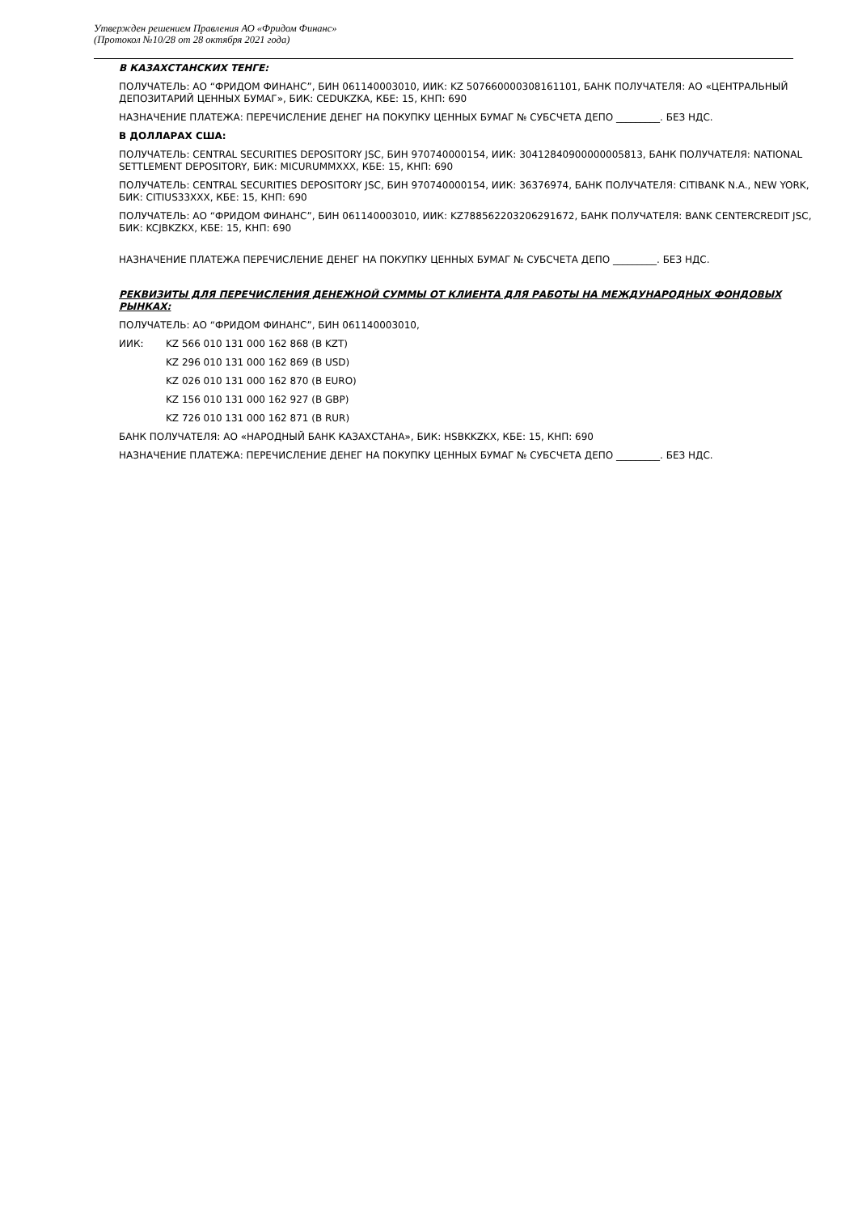Утвержден решением Правления АО «Фридом Финанс»
(Протокол №10/28 от 28 октября 2021 года)
В КАЗАХСТАНСКИХ ТЕНГЕ:
ПОЛУЧАТЕЛЬ: АО “ФРИДОМ ФИНАНС”, БИН 061140003010, ИИК: KZ 507660000308161101, БАНК ПОЛУЧАТЕЛЯ: АО «ЦЕНТРАЛЬНЫЙ ДЕПОЗИТАРИЙ ЦЕННЫХ БУМАГ», БИК: CEDUKZKA, КБЕ: 15, КНП: 690
НАЗНАЧЕНИЕ ПЛАТЕЖА: ПЕРЕЧИСЛЕНИЕ ДЕНЕГ НА ПОКУПКУ ЦЕННЫХ БУМАГ № СУБСЧЕТА ДЕПО _________. БЕЗ НДС.
В ДОЛЛАРАХ США:
ПОЛУЧАТЕЛЬ: CENTRAL SECURITIES DEPOSITORY JSC, БИН 970740000154, ИИК: 30412840900000005813, БАНК ПОЛУЧАТЕЛЯ: NATIONAL SETTLEMENT DEPOSITORY, БИК: MICURUMMXXX, КБЕ: 15, КНП: 690
ПОЛУЧАТЕЛЬ: CENTRAL SECURITIES DEPOSITORY JSC, БИН 970740000154, ИИК: 36376974, БАНК ПОЛУЧАТЕЛЯ: CITIBANK N.A., NEW YORK, БИК: CITIUS33XXX, КБЕ: 15, КНП: 690
ПОЛУЧАТЕЛЬ: АО “ФРИДОМ ФИНАНС”, БИН 061140003010, ИИК: KZ788562203206291672, БАНК ПОЛУЧАТЕЛЯ: BANK CENTERCREDIT JSC, БИК: KCJBKZKX, КБЕ: 15, КНП: 690
НАЗНАЧЕНИЕ ПЛАТЕЖА ПЕРЕЧИСЛЕНИЕ ДЕНЕГ НА ПОКУПКУ ЦЕННЫХ БУМАГ № СУБСЧЕТА ДЕПО _________. БЕЗ НДС.
РЕКВИЗИТЫ ДЛЯ ПЕРЕЧИСЛЕНИЯ ДЕНЕЖНОЙ СУММЫ ОТ КЛИЕНТА ДЛЯ РАБОТЫ НА МЕЖДУНАРОДНЫХ ФОНДОВЫХ РЫНКАХ:
ПОЛУЧАТЕЛЬ: АО “ФРИДОМ ФИНАНС”, БИН 061140003010,
ИИК: KZ 566 010 131 000 162 868 (В KZT)
KZ 296 010 131 000 162 869 (В USD)
KZ 026 010 131 000 162 870 (В EURO)
KZ 156 010 131 000 162 927 (В GBP)
KZ 726 010 131 000 162 871 (В RUR)
БАНК ПОЛУЧАТЕЛЯ: АО «НАРОДНЫЙ БАНК КАЗАХСТАНА», БИК: HSBKKZKX, КБЕ: 15, КНП: 690
НАЗНАЧЕНИЕ ПЛАТЕЖА: ПЕРЕЧИСЛЕНИЕ ДЕНЕГ НА ПОКУПКУ ЦЕННЫХ БУМАГ № СУБСЧЕТА ДЕПО _________. БЕЗ НДС.